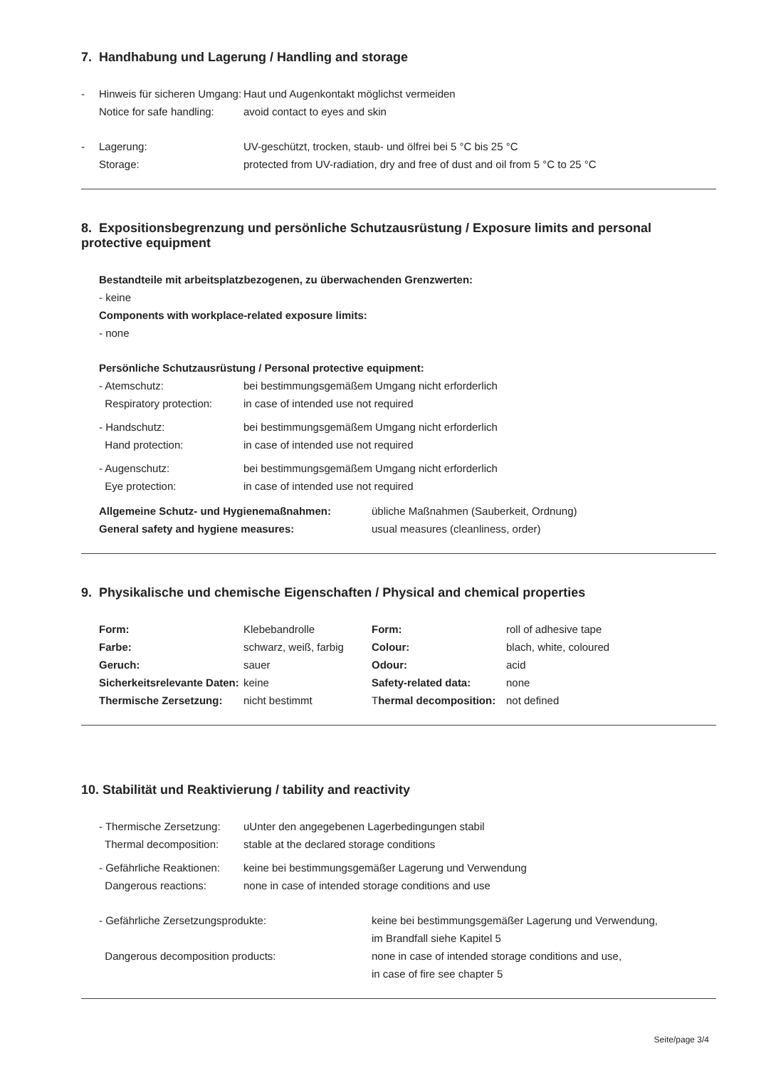7. Handhabung und Lagerung / Handling and storage
| - | Hinweis für sicheren Umgang: | Haut und Augenkontakt möglichst vermeiden |
| | Notice for safe handling: | avoid contact to eyes and skin |
| - | Lagerung: | UV-geschützt, trocken, staub- und ölfrei bei 5 °C bis 25 °C |
| | Storage: | protected from UV-radiation, dry and free of dust and oil from 5 °C to 25 °C |
8. Expositionsbegrenzung und persönliche Schutzausrüstung / Exposure limits and personal protective equipment
Bestandteile mit arbeitsplatzbezogenen, zu überwachenden Grenzwerten:
- keine
Components with workplace-related exposure limits:
- none
Persönliche Schutzausrüstung / Personal protective equipment:
| - Atemschutz: | bei bestimmungsgemäßem Umgang nicht erforderlich |
| Respiratory protection: | in case of intended use not required |
| - Handschutz: | bei bestimmungsgemäßem Umgang nicht erforderlich |
| Hand protection: | in case of intended use not required |
| - Augenschutz: | bei bestimmungsgemäßem Umgang nicht erforderlich |
| Eye protection: | in case of intended use not required |
| Allgemeine Schutz- und Hygienemaßnahmen: | übliche Maßnahmen (Sauberkeit, Ordnung) |
| General safety and hygiene measures: | usual measures (cleanliness, order) |
9. Physikalische und chemische Eigenschaften / Physical and chemical properties
| Form: | Klebebandrolle | Form: | roll of adhesive tape |
| Farbe: | schwarz, weiß, farbig | Colour: | blach, white, coloured |
| Geruch: | sauer | Odour: | acid |
| Sicherkeitsrelevante Daten: | keine | Safety-related data: | none |
| Thermische Zersetzung: | nicht bestimmt | T hermal decomposition: | not defined |
10. Stabilität und Reaktivierung / tability and reactivity
| - Thermische Zersetzung: | uUnter den angegebenen Lagerbedingungen stabil |
| Thermal decomposition: | stable at the declared storage conditions |
| - Gefährliche Reaktionen: | keine bei bestimmungsgemäßer Lagerung und Verwendung |
| Dangerous reactions: | none in case of intended storage conditions and use |
| - Gefährliche Zersetzungsprodukte: | keine bei bestimmungsgemäßer Lagerung und Verwendung, im Brandfall siehe Kapitel 5 |
| Dangerous decomposition products: | none in case of intended storage conditions and use, in case of fire see chapter 5 |
Seite/page 3/4